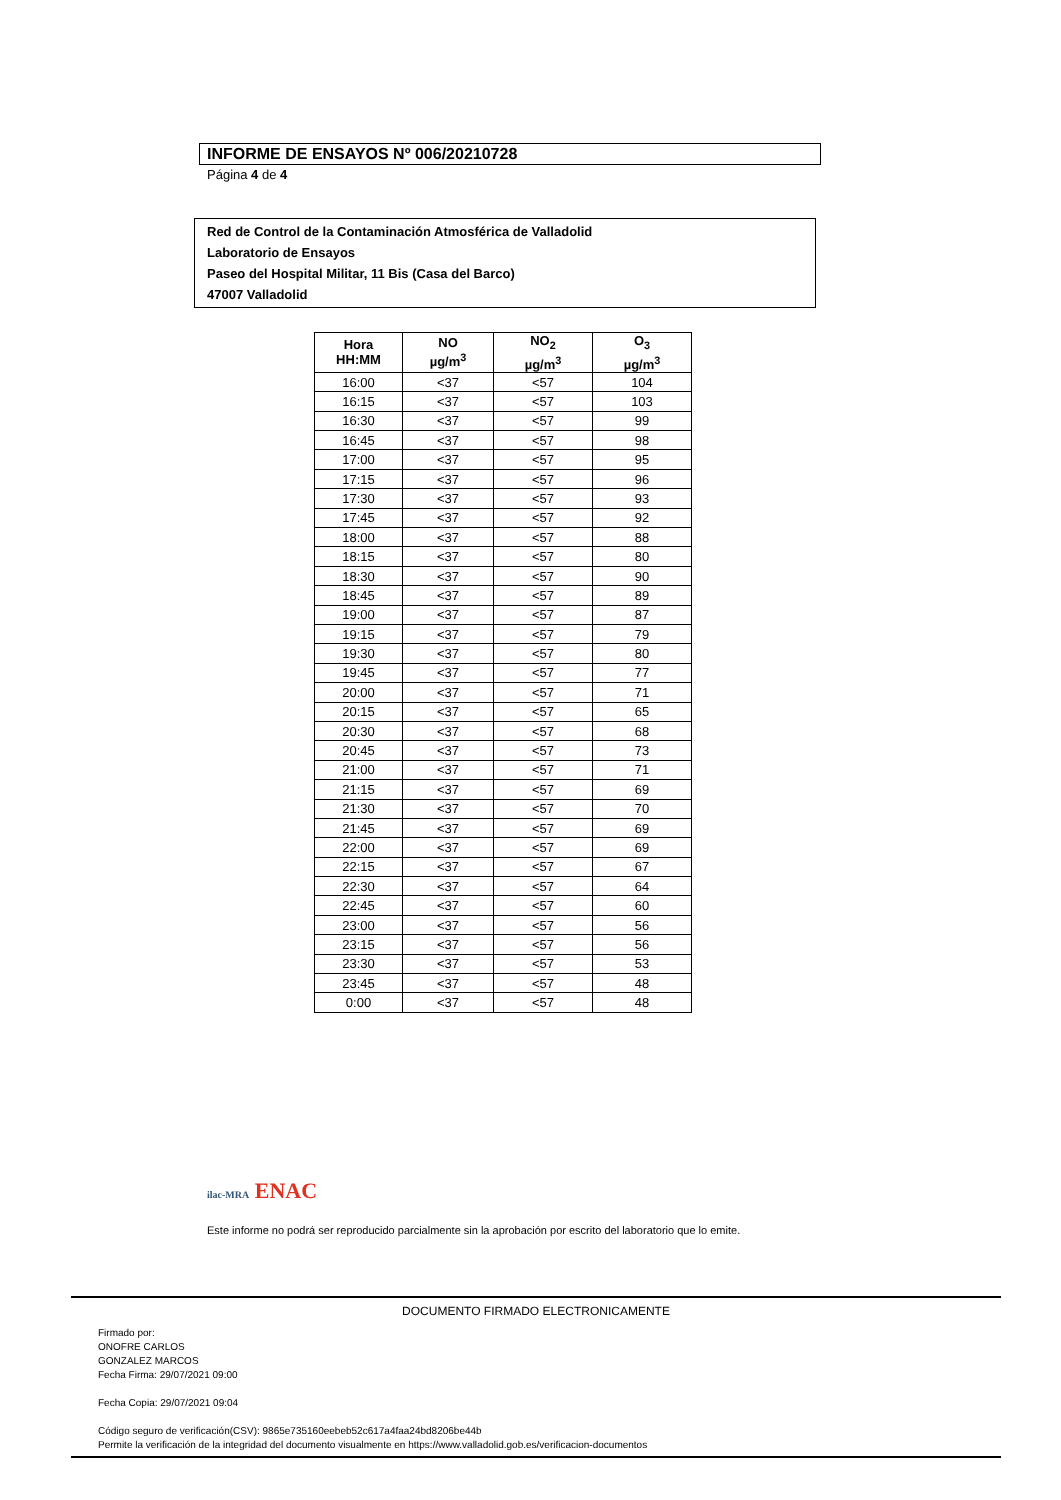INFORME DE ENSAYOS Nº 006/20210728
Página 4 de 4
Red de Control de la Contaminación Atmosférica de Valladolid
Laboratorio de Ensayos
Paseo del Hospital Militar, 11 Bis (Casa del Barco)
47007 Valladolid
| Hora HH:MM | NO µg/m<sup>3</sup> | NO<sub>2</sub> µg/m<sup>3</sup> | O<sub>3</sub> µg/m<sup>3</sup> |
| --- | --- | --- | --- |
| 16:00 | <37 | <57 | 104 |
| 16:15 | <37 | <57 | 103 |
| 16:30 | <37 | <57 | 99 |
| 16:45 | <37 | <57 | 98 |
| 17:00 | <37 | <57 | 95 |
| 17:15 | <37 | <57 | 96 |
| 17:30 | <37 | <57 | 93 |
| 17:45 | <37 | <57 | 92 |
| 18:00 | <37 | <57 | 88 |
| 18:15 | <37 | <57 | 80 |
| 18:30 | <37 | <57 | 90 |
| 18:45 | <37 | <57 | 89 |
| 19:00 | <37 | <57 | 87 |
| 19:15 | <37 | <57 | 79 |
| 19:30 | <37 | <57 | 80 |
| 19:45 | <37 | <57 | 77 |
| 20:00 | <37 | <57 | 71 |
| 20:15 | <37 | <57 | 65 |
| 20:30 | <37 | <57 | 68 |
| 20:45 | <37 | <57 | 73 |
| 21:00 | <37 | <57 | 71 |
| 21:15 | <37 | <57 | 69 |
| 21:30 | <37 | <57 | 70 |
| 21:45 | <37 | <57 | 69 |
| 22:00 | <37 | <57 | 69 |
| 22:15 | <37 | <57 | 67 |
| 22:30 | <37 | <57 | 64 |
| 22:45 | <37 | <57 | 60 |
| 23:00 | <37 | <57 | 56 |
| 23:15 | <37 | <57 | 56 |
| 23:30 | <37 | <57 | 53 |
| 23:45 | <37 | <57 | 48 |
| 0:00 | <37 | <57 | 48 |
ilac-MRA ENAC
Este informe no podrá ser reproducido parcialmente sin la aprobación por escrito del laboratorio que lo emite.
DOCUMENTO FIRMADO ELECTRONICAMENTE
Firmado por:
ONOFRE CARLOS
GONZALEZ MARCOS
Fecha Firma: 29/07/2021 09:00
Fecha Copia: 29/07/2021 09:04
Código seguro de verificación(CSV): 9865e735160eebeb52c617a4faa24bd8206be44b
Permite la verificación de la integridad del documento visualmente en https://www.valladolid.gob.es/verificacion-documentos